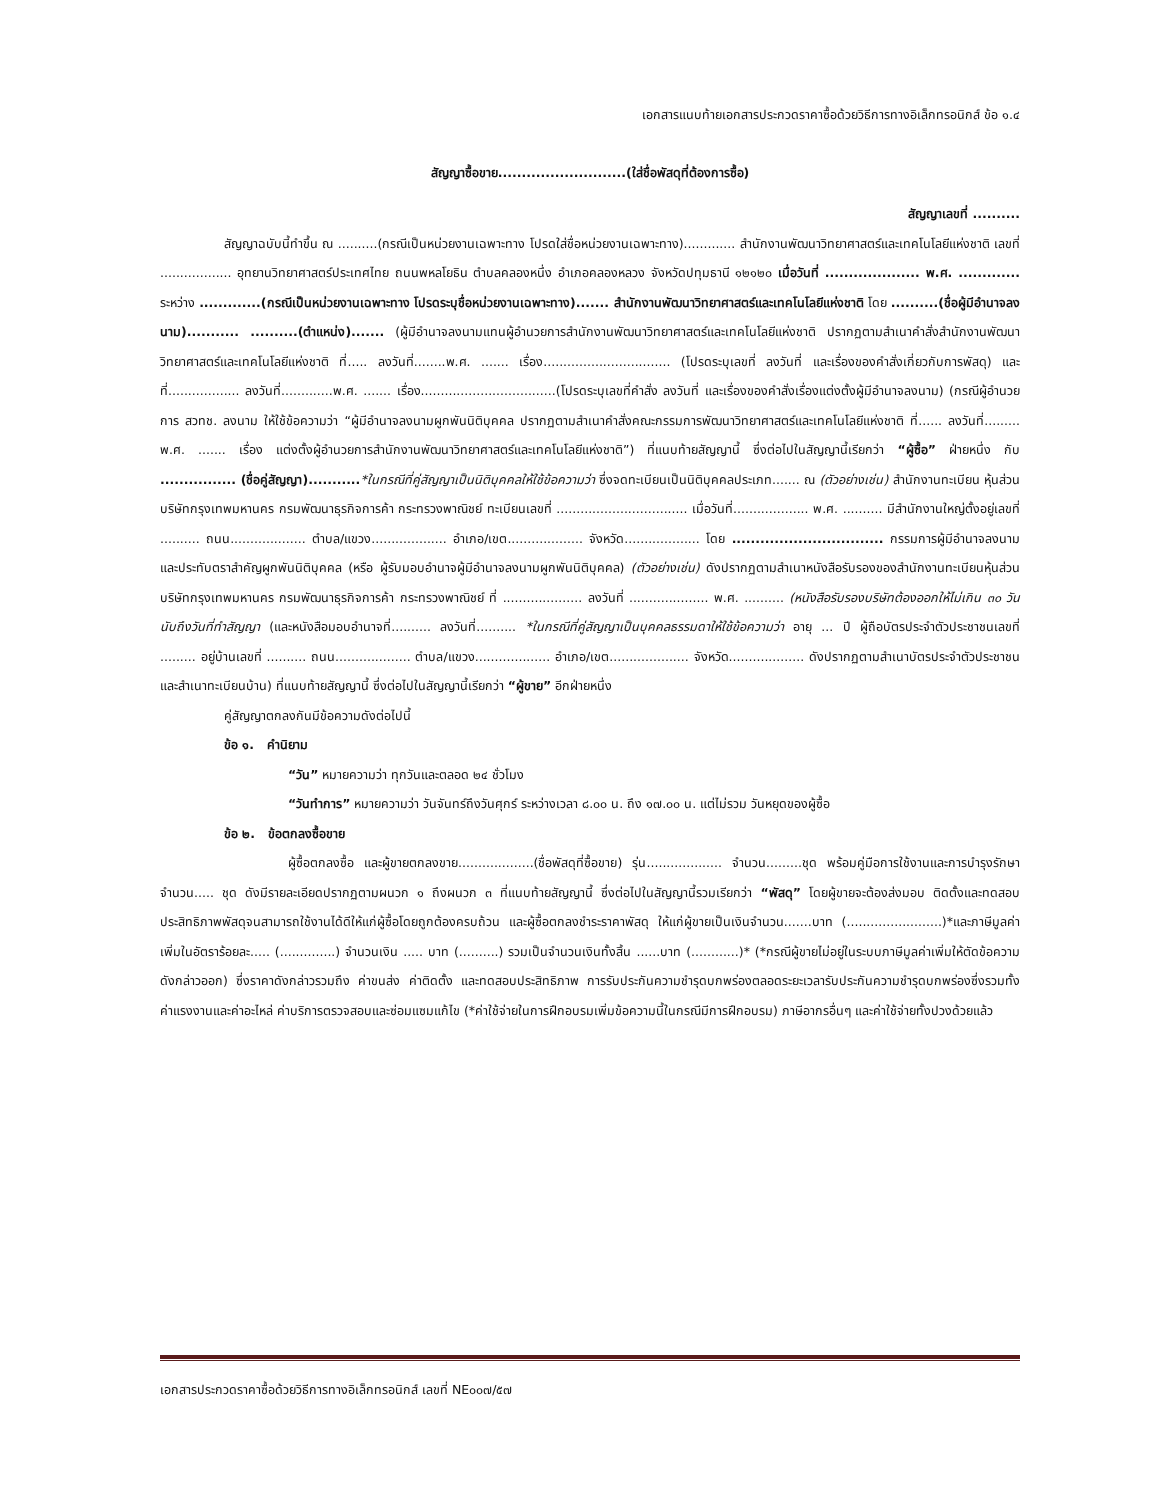เอกสารแนบท้ายเอกสารประกวดราคาซื้อด้วยวิธีการทางอิเล็กทรอนิกส์ ข้อ ๑.๔
สัญญาซื้อขาย...........................(ใส่ชื่อพัสดุที่ต้องการซื้อ)
สัญญาเลขที่ ..........
สัญญาฉบับนี้ทำขึ้น ณ ..........(กรณีเป็นหน่วยงานเฉพาะทาง โปรดใส่ชื่อหน่วยงานเฉพาะทาง)............. สำนักงานพัฒนาวิทยาศาสตร์และเทคโนโลยีแห่งชาติ เลขที่ .................. อุทยานวิทยาศาสตร์ประเทศไทย ถนนพหลโยธิน ตำบลคลองหนึ่ง อำเภอคลองหลวง จังหวัดปทุมธานี ๑๒๑๒๐ เมื่อวันที่ .................... พ.ศ. ............. ระหว่าง .............(กรณีเป็นหน่วยงานเฉพาะทาง โปรดระบุชื่อหน่วยงานเฉพาะทาง)....... สำนักงานพัฒนาวิทยาศาสตร์และเทคโนโลยีแห่งชาติ โดย ..........(ชื่อผู้มีอำนาจลงนาม)........... ..........(ตำแหน่ง)....... (ผู้มีอำนาจลงนามแทนผู้อำนวยการสำนักงานพัฒนาวิทยาศาสตร์และเทคโนโลยีแห่งชาติ ปรากฏตามสำเนาคำสั่งสำนักงานพัฒนาวิทยาศาสตร์และเทคโนโลยีแห่งชาติ ที่..... ลงวันที่........พ.ศ. ....... เรื่อง................................ (โปรดระบุเลขที่ ลงวันที่ และเรื่องของคำสั่งเกี่ยวกับการพัสดุ) และที่.................. ลงวันที่.............พ.ศ. ....... เรื่อง..................................(โปรดระบุเลขที่คำสั่ง ลงวันที่ และเรื่องของคำสั่งเรื่องแต่งตั้งผู้มีอำนาจลงนาม) (กรณีผู้อำนวยการ สวทช. ลงนาม ให้ใช้ข้อความว่า “ผู้มีอำนาจลงนามผูกพันนิติบุคคล ปรากฏตามสำเนาคำสั่งคณะกรรมการพัฒนาวิทยาศาสตร์และเทคโนโลยีแห่งชาติ ที่...... ลงวันที่......... พ.ศ. ....... เรื่อง แต่งตั้งผู้อำนวยการสำนักงานพัฒนาวิทยาศาสตร์และเทคโนโลยีแห่งชาติ”) ที่แนบท้ายสัญญานี้ ซึ่งต่อไปในสัญญานี้เรียกว่า “ผู้ซื้อ” ฝ่ายหนึ่ง กับ ................ (ชื่อคู่สัญญา)...........*ในกรณีที่คู่สัญญาเป็นนิติบุคคลให้ใช้ข้อความว่า ซึ่งจดทะเบียนเป็นนิติบุคคลประเภท....... ณ (ตัวอย่างเช่น) สำนักงานทะเบียน หุ้นส่วนบริษัทกรุงเทพมหานคร กรมพัฒนาธุรกิจการค้า กระทรวงพาณิชย์ ทะเบียนเลขที่ ................................. เมื่อวันที่................... พ.ศ. .......... มีสำนักงานใหญ่ตั้งอยู่เลขที่ .......... ถนน................... ตำบล/แขวง................... อำเภอ/เขต................... จังหวัด................... โดย ................................ กรรมการผู้มีอำนาจลงนามและประทับตราสำคัญผูกพันนิติบุคคล (หรือ ผู้รับมอบอำนาจผู้มีอำนาจลงนามผูกพันนิติบุคคล) (ตัวอย่างเช่น) ดังปรากฏตามสำเนาหนังสือรับรองของสำนักงานทะเบียนหุ้นส่วนบริษัทกรุงเทพมหานคร กรมพัฒนาธุรกิจการค้า กระทรวงพาณิชย์ ที่ .................... ลงวันที่ .................... พ.ศ. .......... (หนังสือรับรองบริษัทต้องออกให้ไม่เกิน ๓๐ วันนับถึงวันที่ทำสัญญา (และหนังสือมอบอำนาจที่.......... ลงวันที่.......... *ในกรณีที่คู่สัญญาเป็นบุคคลธรรมดาให้ใช้ข้อความว่า อายุ ... ปี ผู้ถือบัตรประจำตัวประชาชนเลขที่ ......... อยู่บ้านเลขที่ .......... ถนน................... ตำบล/แขวง................... อำเภอ/เขต.................... จังหวัด................... ดังปรากฏตามสำเนาบัตรประจำตัวประชาชนและสำเนาทะเบียนบ้าน) ที่แนบท้ายสัญญานี้ ซึ่งต่อไปในสัญญานี้เรียกว่า “ผู้ขาย” อีกฝ่ายหนึ่ง
คู่สัญญาตกลงกันมีข้อความดังต่อไปนี้
ข้อ ๑. คำนิยาม
“วัน” หมายความว่า ทุกวันและตลอด ๒๔ ชั่วโมง
“วันทำการ” หมายความว่า วันจันทร์ถึงวันศุกร์ ระหว่างเวลา ๘.๐๐ น. ถึง ๑๗.๐๐ น. แต่ไม่รวม วันหยุดของผู้ซื้อ
ข้อ ๒. ข้อตกลงซื้อขาย
ผู้ซื้อตกลงซื้อ และผู้ขายตกลงขาย...................(ชื่อพัสดุที่ซื้อขาย) รุ่น................... จำนวน.........ชุด พร้อมคู่มือการใช้งานและการบำรุงรักษา จำนวน..... ชุด ดังมีรายละเอียดปรากฏตามผนวก ๑ ถึงผนวก ๓ ที่แนบท้ายสัญญานี้ ซึ่งต่อไปในสัญญานี้รวมเรียกว่า “พัสดุ” โดยผู้ขายจะต้องส่งมอบ ติดตั้งและทดสอบประสิทธิภาพพัสดุจนสามารถใช้งานได้ดีให้แก่ผู้ซื้อโดยถูกต้องครบถ้วน และผู้ซื้อตกลงชำระราคาพัสดุ ให้แก่ผู้ขายเป็นเงินจำนวน.......บาท (........................)*และภาษีมูลค่าเพิ่มในอัตราร้อยละ..... (..............) จำนวนเงิน ..... บาท (..........) รวมเป็นจำนวนเงินทั้งสิ้น ......บาท (............)* (*กรณีผู้ขายไม่อยู่ในระบบภาษีมูลค่าเพิ่มให้ตัดข้อความดังกล่าวออก) ซึ่งราคาดังกล่าวรวมถึง ค่าขนส่ง ค่าติดตั้ง และทดสอบประสิทธิภาพ การรับประกันความชำรุดบกพร่องตลอดระยะเวลารับประกันความชำรุดบกพร่องซึ่งรวมทั้งค่าแรงงานและค่าอะไหล่ ค่าบริการตรวจสอบและซ่อมแซมแก้ไข (*ค่าใช้จ่ายในการฝึกอบรมเพิ่มข้อความนี้ในกรณีมีการฝึกอบรม) ภาษีอากรอื่นๆ และค่าใช้จ่ายทั้งปวงด้วยแล้ว
เอกสารประกวดราคาซื้อด้วยวิธีการทางอิเล็กทรอนิกส์ เลขที่ NE๐๐๗/๕๗